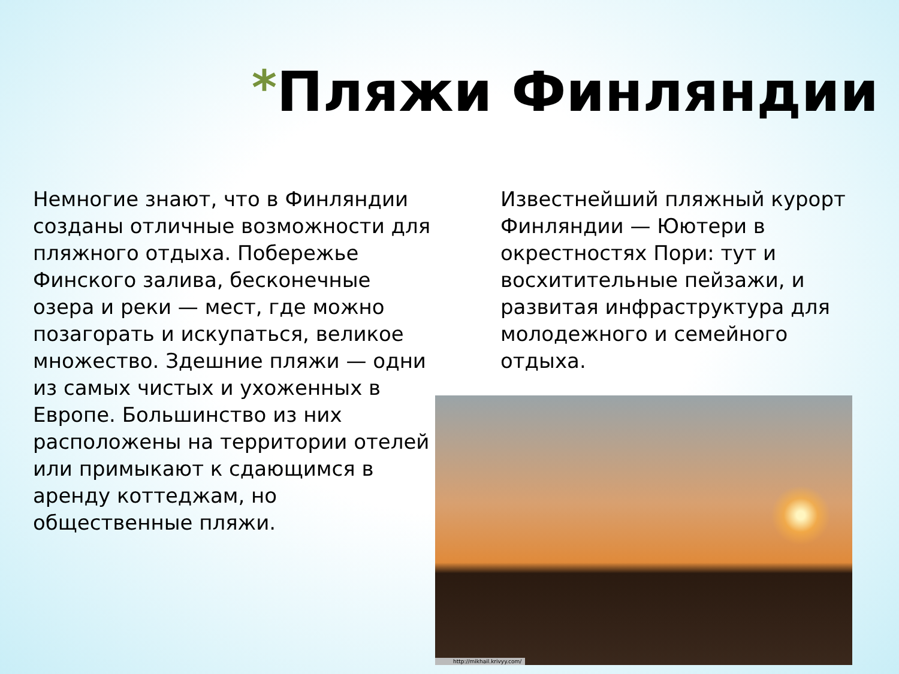*Пляжи Финляндии
Немногие знают, что в Финляндии созданы отличные возможности для пляжного отдыха. Побережье Финского залива, бесконечные озера и реки — мест, где можно позагорать и искупаться, великое множество. Здешние пляжи — одни из самых чистых и ухоженных в Европе. Большинство из них расположены на территории отелей или примыкают к сдающимся в аренду коттеджам, но общественные пляжи.
Известнейший пляжный курорт Финляндии — Юютери в окрестностях Пори: тут и восхитительные пейзажи, и развитая инфраструктура для молодежного и семейного отдыха.
http://mikhail.krivyy.com/